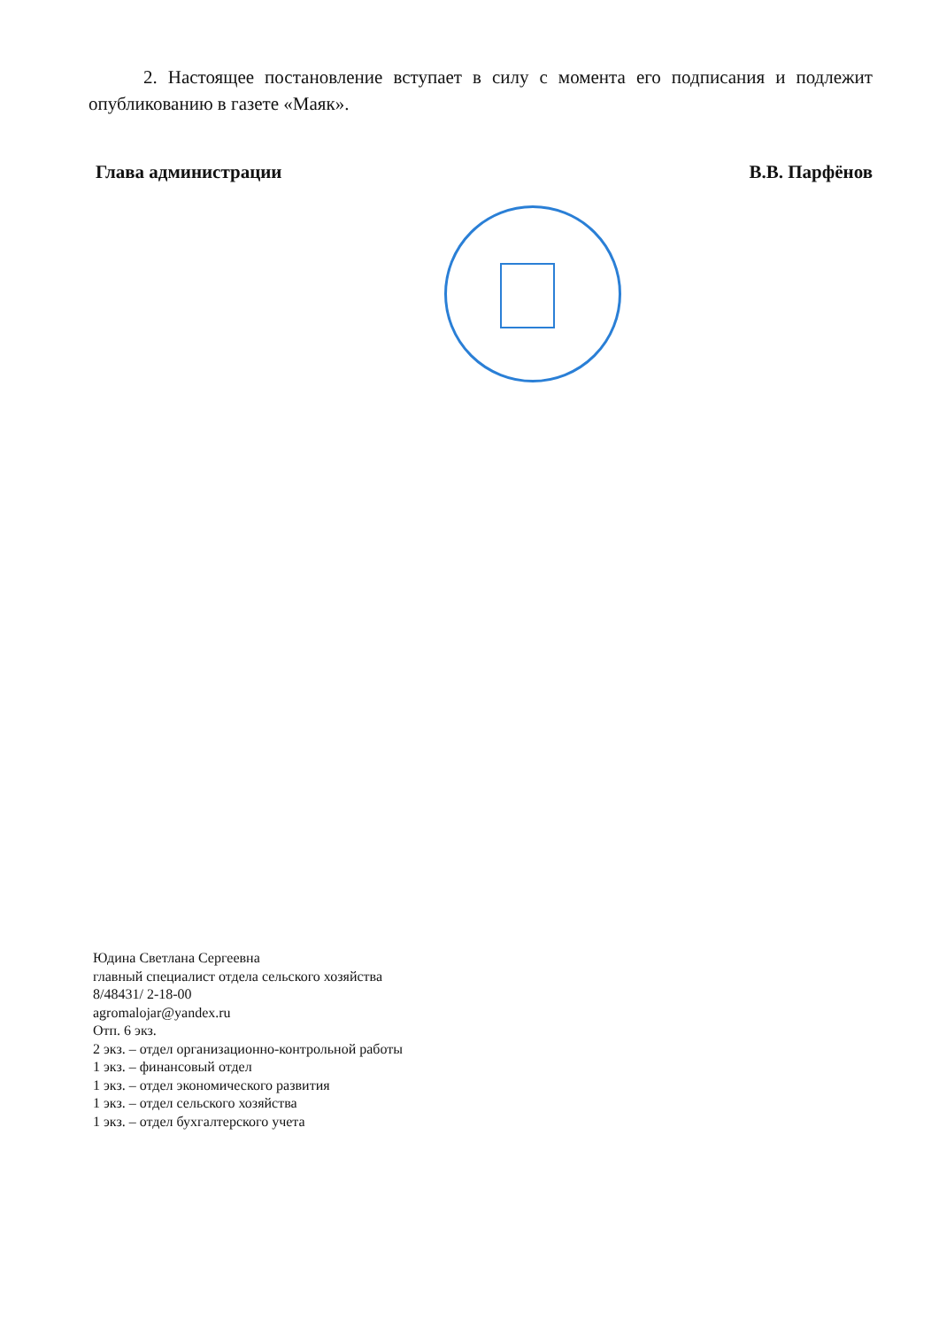2. Настоящее постановление вступает в силу с момента его подписания и подлежит опубликованию в газете «Маяк».
Глава администрации В.В. Парфёнов
Юдина Светлана Сергеевна
главный специалист отдела сельского хозяйства
8/48431/ 2-18-00
agromalojar@yandex.ru
Отп. 6 экз.
2 экз. – отдел организационно-контрольной работы
1 экз. – финансовый отдел
1 экз. – отдел экономического развития
1 экз. – отдел сельского хозяйства
1 экз. – отдел бухгалтерского учета